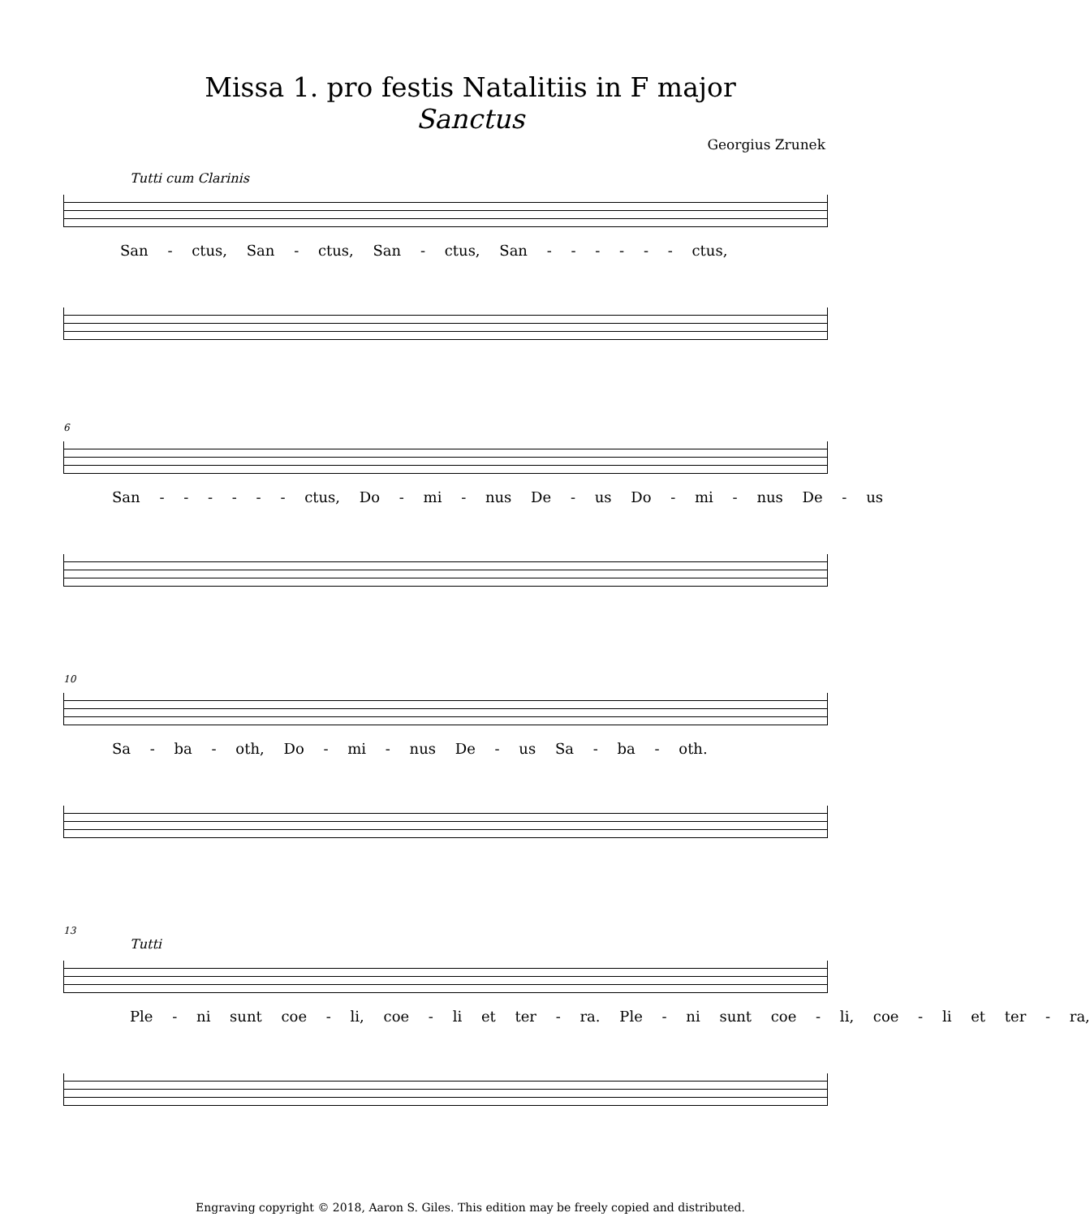Missa 1. pro festis Natalitiis in F major
Sanctus
Georgius Zrunek
Tutti cum Clarinis
San - ctus, San - ctus, San - ctus, San - - - - - - ctus,
6
San - - - - - - ctus, Do - mi - nus De - us Do - mi - nus De - us
10
Sa - ba - oth, Do - mi - nus De - us Sa - ba - oth.
13
Tutti
Ple - ni sunt coe - li, coe - li et ter - ra. Ple - ni sunt coe - li, coe - li et ter - ra,
Engraving copyright © 2018, Aaron S. Giles. This edition may be freely copied and distributed.